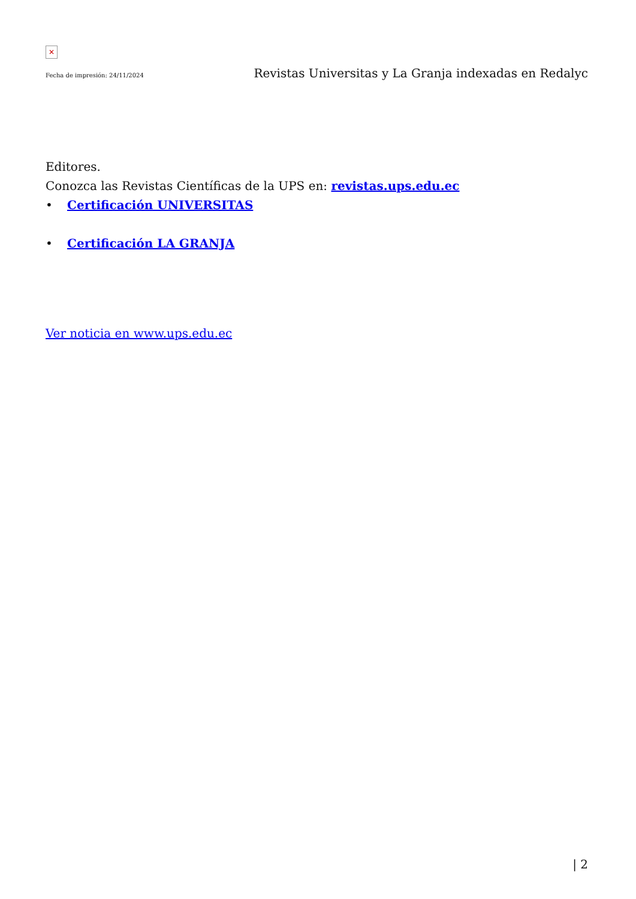✕
Fecha de impresión: 24/11/2024
Revistas Universitas y La Granja indexadas en Redalyc
Editores.
Conozca las Revistas Científicas de la UPS en: revistas.ups.edu.ec
• Certificación UNIVERSITAS
• Certificación LA GRANJA
Ver noticia en www.ups.edu.ec
| 2